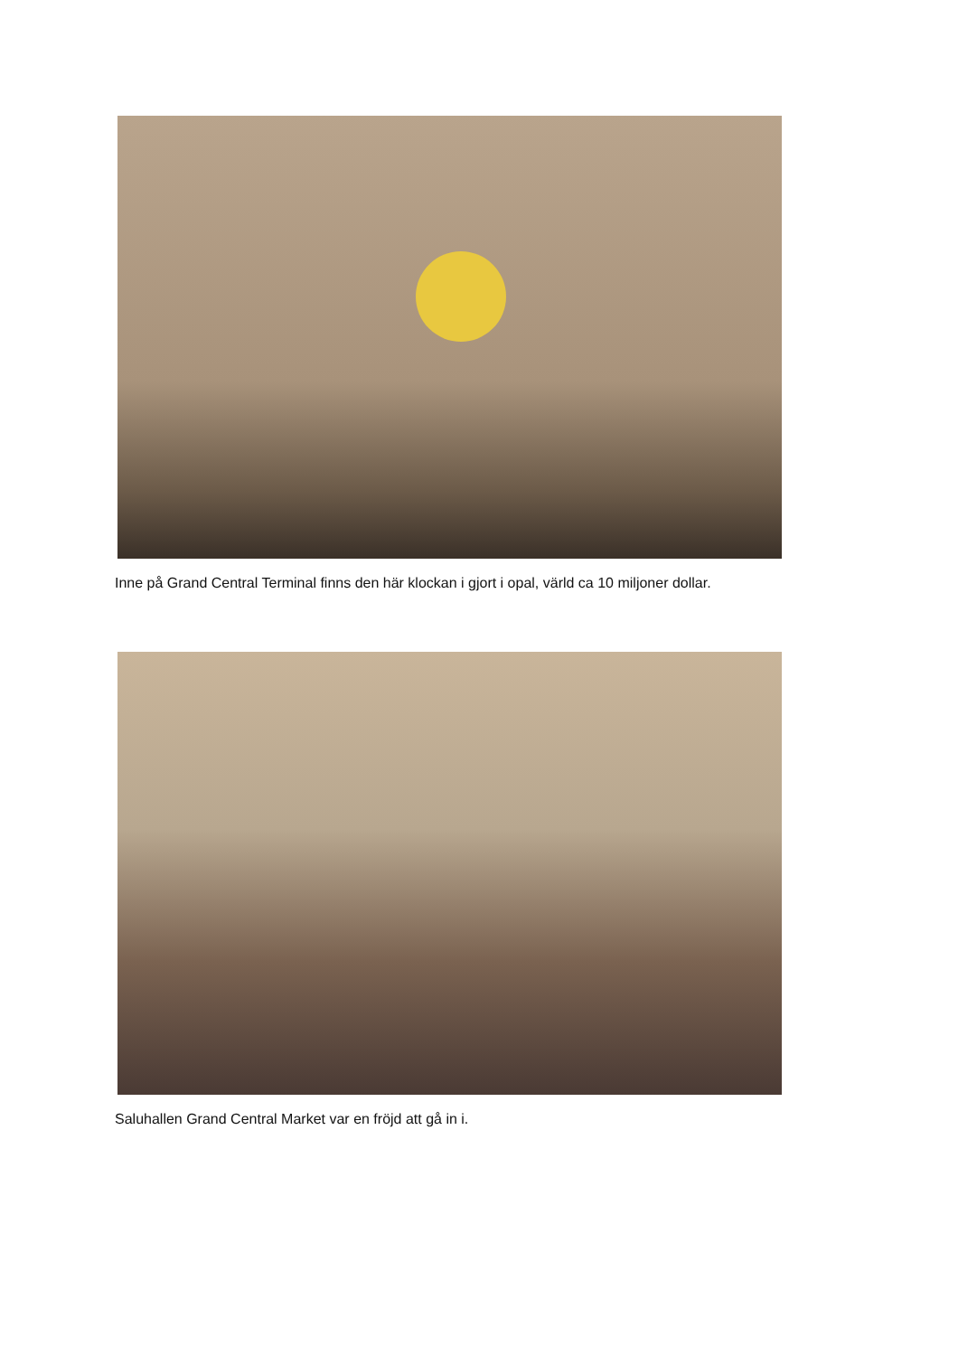Inne på Grand Central Terminal finns den här klockan i gjort i opal, värld ca 10 miljoner dollar.
Saluhallen Grand Central Market var en fröjd att gå in i.